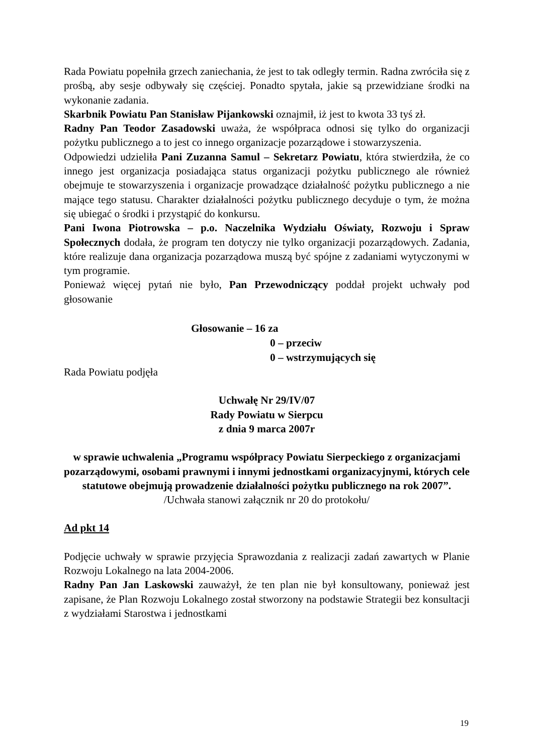Rada Powiatu popełniła grzech zaniechania, że jest to tak odległy termin. Radna zwróciła się z prośbą, aby sesje odbywały się częściej. Ponadto spytała, jakie są przewidziane środki na wykonanie zadania.
Skarbnik Powiatu Pan Stanisław Pijankowski oznajmił, iż jest to kwota 33 tyś zł.
Radny Pan Teodor Zasadowski uważa, że współpraca odnosi się tylko do organizacji pożytku publicznego a to jest co innego organizacje pozarządowe i stowarzyszenia.
Odpowiedzi udzieliła Pani Zuzanna Samul – Sekretarz Powiatu, która stwierdziła, że co innego jest organizacja posiadająca status organizacji pożytku publicznego ale również obejmuje te stowarzyszenia i organizacje prowadzące działalność pożytku publicznego a nie mające tego statusu. Charakter działalności pożytku publicznego decyduje o tym, że można się ubiegać o środki i przystąpić do konkursu.
Pani Iwona Piotrowska – p.o. Naczelnika Wydziału Oświaty, Rozwoju i Spraw Społecznych dodała, że program ten dotyczy nie tylko organizacji pozarządowych. Zadania, które realizuje dana organizacja pozarządowa muszą być spójne z zadaniami wytyczonymi w tym programie.
Ponieważ więcej pytań nie było, Pan Przewodniczący poddał projekt uchwały pod głosowanie
Głosowanie – 16 za
0 – przeciw
0 – wstrzymujących się
Rada Powiatu podjęła
Uchwałę Nr 29/IV/07
Rady Powiatu w Sierpcu
z dnia 9 marca 2007r
w sprawie uchwalenia „Programu współpracy Powiatu Sierpeckiego z organizacjami pozarządowymi, osobami prawnymi i innymi jednostkami organizacyjnymi, których cele statutowe obejmują prowadzenie działalności pożytku publicznego na rok 2007”.
/Uchwała stanowi załącznik nr 20 do protokołu/
Ad pkt 14
Podjęcie uchwały w sprawie przyjęcia Sprawozdania z realizacji zadań zawartych w Planie Rozwoju Lokalnego na lata 2004-2006.
Radny Pan Jan Laskowski zauważył, że ten plan nie był konsultowany, ponieważ jest zapisane, że Plan Rozwoju Lokalnego został stworzony na podstawie Strategii bez konsultacji z wydziałami Starostwa i jednostkami
19